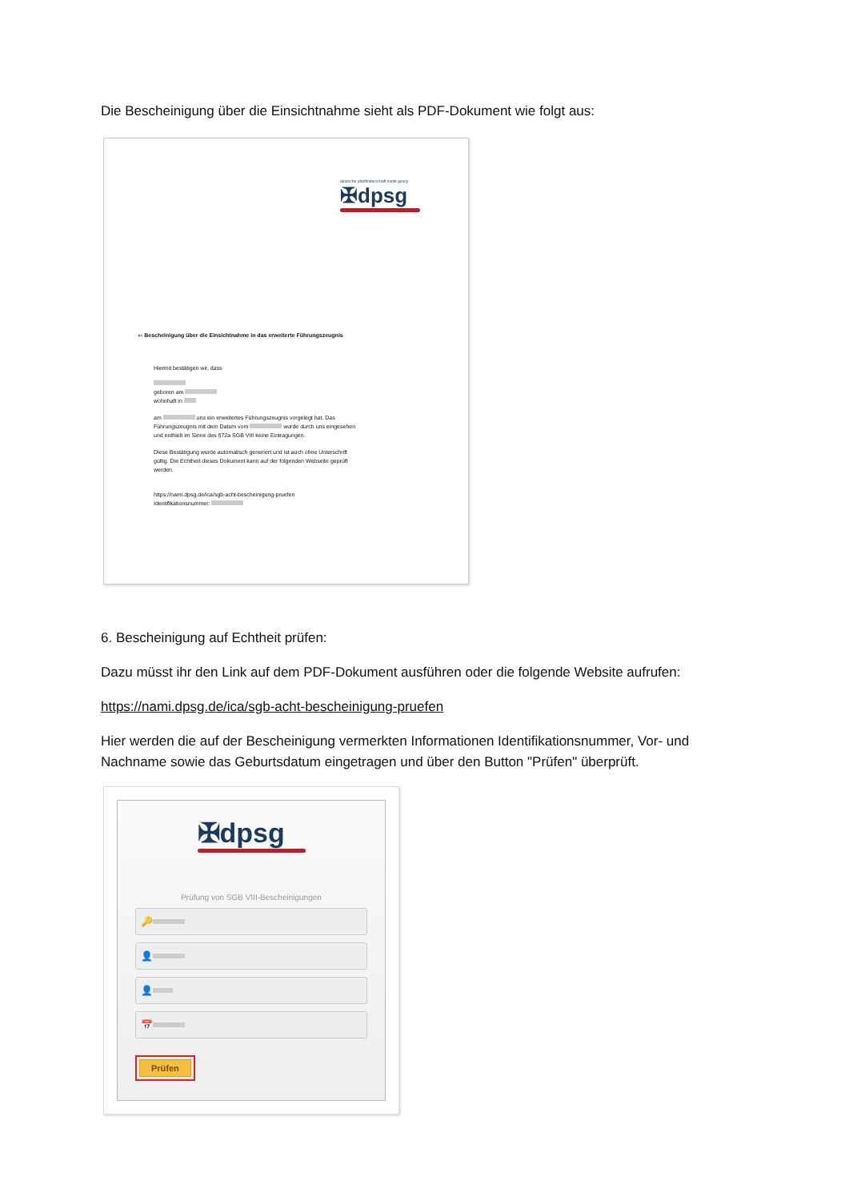Die Bescheinigung über die Einsichtnahme sieht als PDF-Dokument wie folgt aus:
deutsche pfadfinderschaft sankt georg
✠dpsg
»‹ Bescheinigung über die Einsichtnahme in das erweiterte Führungszeugnis
Hiermit bestätigen wir, dass
geboren am
wohnhaft in
am uns ein erweitertes Führungszeugnis vorgelegt hat. Das Führungszeugnis mit dem Datum vom wurde durch uns eingesehen und enthielt im Sinne des §72a SGB VIII keine Eintragungen.
Diese Bestätigung wurde automatisch generiert und ist auch ohne Unterschrift gültig. Die Echtheit dieses Dokument kann auf der folgenden Webseite geprüft werden.
https://nami.dpsg.de/ica/sgb-acht-bescheinigung-pruefen
Identifikationsnummer:
6. Bescheinigung auf Echtheit prüfen:
Dazu müsst ihr den Link auf dem PDF-Dokument ausführen oder die folgende Website aufrufen:
https://nami.dpsg.de/ica/sgb-acht-bescheinigung-pruefen
Hier werden die auf der Bescheinigung vermerkten Informationen Identifikationsnummer, Vor- und Nachname sowie das Geburtsdatum eingetragen und über den Button "Prüfen" überprüft.
✠dpsg
Prüfung von SGB VIII-Bescheinigungen
🔑
👤
👤
📅
Prüfen